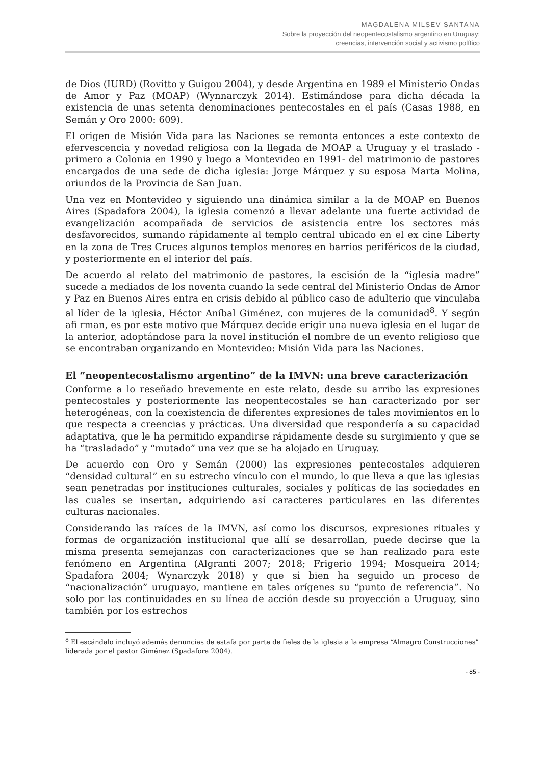MAGDALENA MILSEV SANTANA
Sobre la proyección del neopentecostalismo argentino en Uruguay:
creencias, intervención social y activismo político
de Dios (IURD) (Rovitto y Guigou 2004), y desde Argentina en 1989 el Ministerio Ondas de Amor y Paz (MOAP) (Wynnarczyk 2014). Estimándose para dicha década la existencia de unas setenta denominaciones pentecostales en el país (Casas 1988, en Semán y Oro 2000: 609).
El origen de Misión Vida para las Naciones se remonta entonces a este contexto de efervescencia y novedad religiosa con la llegada de MOAP a Uruguay y el traslado -primero a Colonia en 1990 y luego a Montevideo en 1991- del matrimonio de pastores encargados de una sede de dicha iglesia: Jorge Márquez y su esposa Marta Molina, oriundos de la Provincia de San Juan.
Una vez en Montevideo y siguiendo una dinámica similar a la de MOAP en Buenos Aires (Spadafora 2004), la iglesia comenzó a llevar adelante una fuerte actividad de evangelización acompañada de servicios de asistencia entre los sectores más desfavorecidos, sumando rápidamente al templo central ubicado en el ex cine Liberty en la zona de Tres Cruces algunos templos menores en barrios periféricos de la ciudad, y posteriormente en el interior del país.
De acuerdo al relato del matrimonio de pastores, la escisión de la “iglesia madre” sucede a mediados de los noventa cuando la sede central del Ministerio Ondas de Amor y Paz en Buenos Aires entra en crisis debido al público caso de adulterio que vinculaba al líder de la iglesia, Héctor Aníbal Giménez, con mujeres de la comunidad<sup>8</sup>. Y según afi rman, es por este motivo que Márquez decide erigir una nueva iglesia en el lugar de la anterior, adoptándose para la novel institución el nombre de un evento religioso que se encontraban organizando en Montevideo: Misión Vida para las Naciones.
El “neopentecostalismo argentino” de la IMVN: una breve caracterización
Conforme a lo reseñado brevemente en este relato, desde su arribo las expresiones pentecostales y posteriormente las neopentecostales se han caracterizado por ser heterogéneas, con la coexistencia de diferentes expresiones de tales movimientos en lo que respecta a creencias y prácticas. Una diversidad que respondería a su capacidad adaptativa, que le ha permitido expandirse rápidamente desde su surgimiento y que se ha “trasladado” y “mutado” una vez que se ha alojado en Uruguay.
De acuerdo con Oro y Semán (2000) las expresiones pentecostales adquieren “densidad cultural” en su estrecho vínculo con el mundo, lo que lleva a que las iglesias sean penetradas por instituciones culturales, sociales y políticas de las sociedades en las cuales se insertan, adquiriendo así caracteres particulares en las diferentes culturas nacionales.
Considerando las raíces de la IMVN, así como los discursos, expresiones rituales y formas de organización institucional que allí se desarrollan, puede decirse que la misma presenta semejanzas con caracterizaciones que se han realizado para este fenómeno en Argentina (Algranti 2007; 2018; Frigerio 1994; Mosqueira 2014; Spadafora 2004; Wynarczyk 2018) y que si bien ha seguido un proceso de “nacionalización” uruguayo, mantiene en tales orígenes su “punto de referencia”. No solo por las continuidades en su línea de acción desde su proyección a Uruguay, sino también por los estrechos
<sup>8</sup> El escándalo incluyó además denuncias de estafa por parte de fieles de la iglesia a la empresa “Almagro Construcciones” liderada por el pastor Giménez (Spadafora 2004).
- 85 -